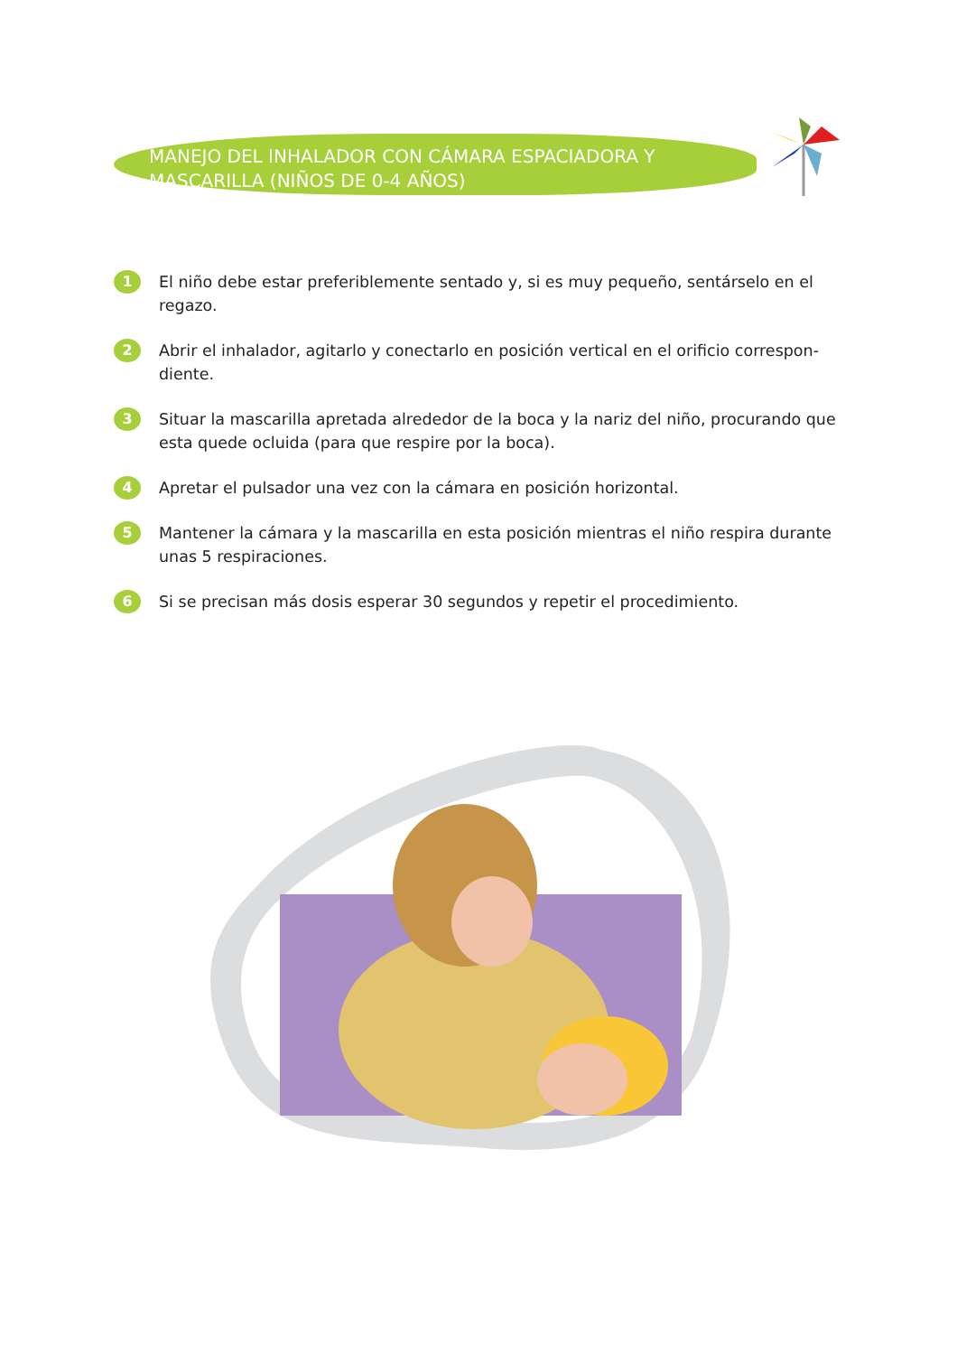MANEJO DEL INHALADOR CON CÁMARA ESPACIADORA Y MASCARILLA (NIÑOS DE 0-4 AÑOS)
1 El niño debe estar preferiblemente sentado y, si es muy pequeño, sentárselo en el regazo.
2 Abrir el inhalador, agitarlo y conectarlo en posición vertical en el orificio correspon-diente.
3 Situar la mascarilla apretada alrededor de la boca y la nariz del niño, procurando que esta quede ocluida (para que respire por la boca).
4 Apretar el pulsador una vez con la cámara en posición horizontal.
5 Mantener la cámara y la mascarilla en esta posición mientras el niño respira durante unas 5 respiraciones.
6 Si se precisan más dosis esperar 30 segundos y repetir el procedimiento.